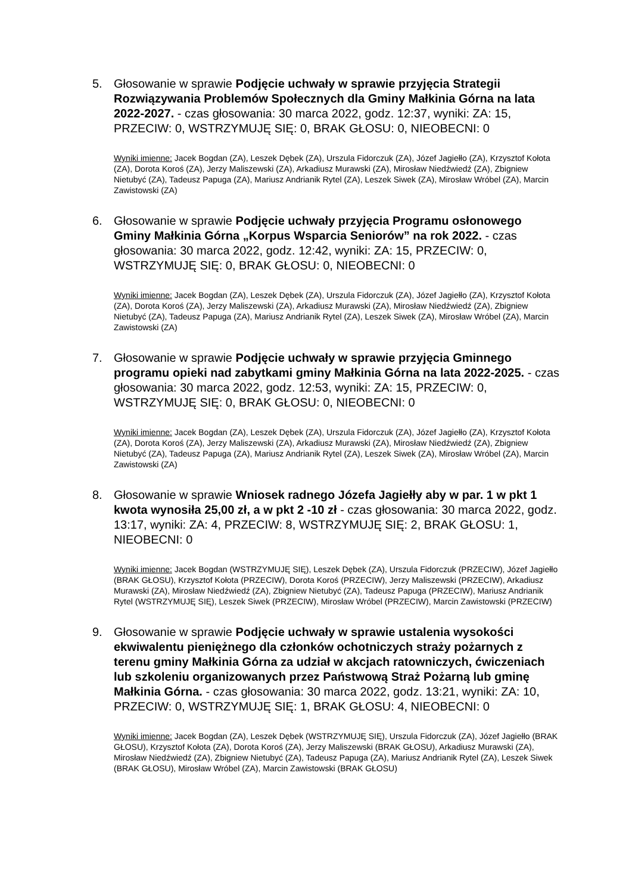5. Głosowanie w sprawie Podjęcie uchwały w sprawie przyjęcia Strategii Rozwiązywania Problemów Społecznych dla Gminy Małkinia Górna na lata 2022-2027. - czas głosowania: 30 marca 2022, godz. 12:37, wyniki: ZA: 15, PRZECIW: 0, WSTRZYMUJĘ SIĘ: 0, BRAK GŁOSU: 0, NIEOBECNI: 0
Wyniki imienne: Jacek Bogdan (ZA), Leszek Dębek (ZA), Urszula Fidorczuk (ZA), Józef Jagiełło (ZA), Krzysztof Kołota (ZA), Dorota Koroś (ZA), Jerzy Maliszewski (ZA), Arkadiusz Murawski (ZA), Mirosław Niedźwiedź (ZA), Zbigniew Nietubyć (ZA), Tadeusz Papuga (ZA), Mariusz Andrianik Rytel (ZA), Leszek Siwek (ZA), Mirosław Wróbel (ZA), Marcin Zawistowski (ZA)
6. Głosowanie w sprawie Podjęcie uchwały przyjęcia Programu osłonowego Gminy Małkinia Górna „Korpus Wsparcia Seniorów” na rok 2022. - czas głosowania: 30 marca 2022, godz. 12:42, wyniki: ZA: 15, PRZECIW: 0, WSTRZYMUJĘ SIĘ: 0, BRAK GŁOSU: 0, NIEOBECNI: 0
Wyniki imienne: Jacek Bogdan (ZA), Leszek Dębek (ZA), Urszula Fidorczuk (ZA), Józef Jagiełło (ZA), Krzysztof Kołota (ZA), Dorota Koroś (ZA), Jerzy Maliszewski (ZA), Arkadiusz Murawski (ZA), Mirosław Niedźwiedź (ZA), Zbigniew Nietubyć (ZA), Tadeusz Papuga (ZA), Mariusz Andrianik Rytel (ZA), Leszek Siwek (ZA), Mirosław Wróbel (ZA), Marcin Zawistowski (ZA)
7. Głosowanie w sprawie Podjęcie uchwały w sprawie przyjęcia Gminnego programu opieki nad zabytkami gminy Małkinia Górna na lata 2022-2025. - czas głosowania: 30 marca 2022, godz. 12:53, wyniki: ZA: 15, PRZECIW: 0, WSTRZYMUJĘ SIĘ: 0, BRAK GŁOSU: 0, NIEOBECNI: 0
Wyniki imienne: Jacek Bogdan (ZA), Leszek Dębek (ZA), Urszula Fidorczuk (ZA), Józef Jagiełło (ZA), Krzysztof Kołota (ZA), Dorota Koroś (ZA), Jerzy Maliszewski (ZA), Arkadiusz Murawski (ZA), Mirosław Niedźwiedź (ZA), Zbigniew Nietubyć (ZA), Tadeusz Papuga (ZA), Mariusz Andrianik Rytel (ZA), Leszek Siwek (ZA), Mirosław Wróbel (ZA), Marcin Zawistowski (ZA)
8. Głosowanie w sprawie Wniosek radnego Józefa Jagiełły aby w par. 1 w pkt 1 kwota wynosiła 25,00 zł, a w pkt 2 -10 zł - czas głosowania: 30 marca 2022, godz. 13:17, wyniki: ZA: 4, PRZECIW: 8, WSTRZYMUJĘ SIĘ: 2, BRAK GŁOSU: 1, NIEOBECNI: 0
Wyniki imienne: Jacek Bogdan (WSTRZYMUJĘ SIĘ), Leszek Dębek (ZA), Urszula Fidorczuk (PRZECIW), Józef Jagiełło (BRAK GŁOSU), Krzysztof Kołota (PRZECIW), Dorota Koroś (PRZECIW), Jerzy Maliszewski (PRZECIW), Arkadiusz Murawski (ZA), Mirosław Niedźwiedź (ZA), Zbigniew Nietubyć (ZA), Tadeusz Papuga (PRZECIW), Mariusz Andrianik Rytel (WSTRZYMUJĘ SIĘ), Leszek Siwek (PRZECIW), Mirosław Wróbel (PRZECIW), Marcin Zawistowski (PRZECIW)
9. Głosowanie w sprawie Podjęcie uchwały w sprawie ustalenia wysokości ekwiwalentu pieniężnego dla członków ochotniczych straży pożarnych z terenu gminy Małkinia Górna za udział w akcjach ratowniczych, ćwiczeniach lub szkoleniu organizowanych przez Państwową Straż Pożarną lub gminę Małkinia Górna. - czas głosowania: 30 marca 2022, godz. 13:21, wyniki: ZA: 10, PRZECIW: 0, WSTRZYMUJĘ SIĘ: 1, BRAK GŁOSU: 4, NIEOBECNI: 0
Wyniki imienne: Jacek Bogdan (ZA), Leszek Dębek (WSTRZYMUJĘ SIĘ), Urszula Fidorczuk (ZA), Józef Jagiełło (BRAK GŁOSU), Krzysztof Kołota (ZA), Dorota Koroś (ZA), Jerzy Maliszewski (BRAK GŁOSU), Arkadiusz Murawski (ZA), Mirosław Niedźwiedź (ZA), Zbigniew Nietubyć (ZA), Tadeusz Papuga (ZA), Mariusz Andrianik Rytel (ZA), Leszek Siwek (BRAK GŁOSU), Mirosław Wróbel (ZA), Marcin Zawistowski (BRAK GŁOSU)